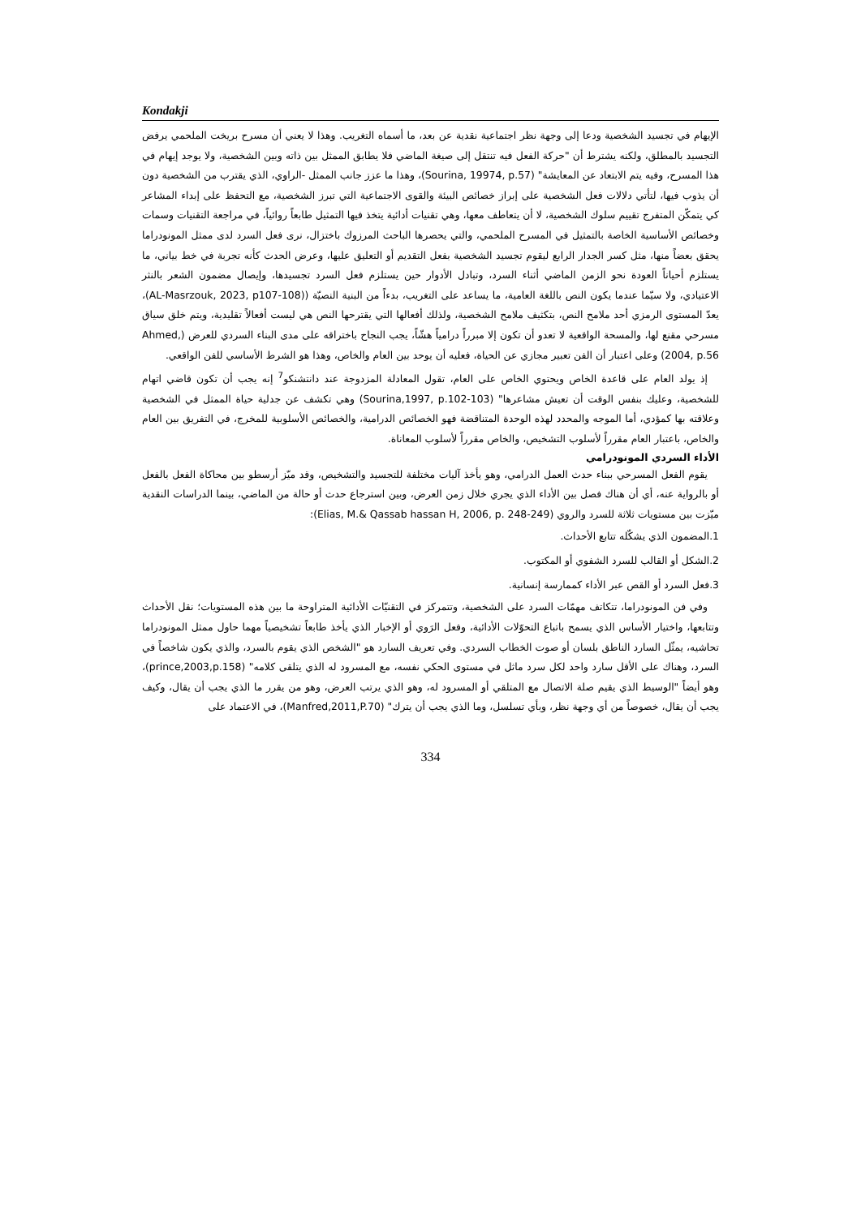Kondakji
الإيهام في تجسيد الشخصية ودعا إلى وجهة نظر اجتماعية نقدية عن بعد، ما أسماه التغريب. وهذا لا يعني أن مسرح بريخت الملحمي يرفض التجسيد بالمطلق، ولكنه يشترط أن "حركة الفعل فيه تنتقل إلى صيغة الماضي فلا يطابق الممثل بين ذاته وبين الشخصية، ولا يوجد إيهام في هذا المسرح، وفيه يتم الابتعاد عن المعايشة" (Sourina, 19974, p.57)، وهذا ما عزز جانب الممثل -الراوي، الذي يقترب من الشخصية دون أن يذوب فيها، لتأتي دلالات فعل الشخصية على إبراز خصائص البيئة والقوى الاجتماعية التي تبرز الشخصية، مع التحفظ على إبداء المشاعر كي يتمكّن المتفرج تقييم سلوك الشخصية، لا أن يتعاطف معها، وهي تقنيات أدائية يتخذ فيها التمثيل طابعاً روائياً، في مراجعة التقنيات وسمات وخصائص الأساسية الخاصة بالتمثيل في المسرح الملحمي، والتي يحصرها الباحث المرزوك باختزال، نرى فعل السرد لدى ممثل المونودراما يحقق بعضاً منها، مثل كسر الجدار الرابع ليقوم تجسيد الشخصية بفعل التقديم أو التعليق عليها، وعرض الحدث كأنه تجربة في خط بياني، ما يستلزم أحياناً العودة نحو الزمن الماضي أثناء السرد، وتبادل الأدوار حين يستلزم فعل السرد تجسيدها، وإيصال مضمون الشعر بالنثر الاعتيادي، ولا سيّما عندما يكون النص باللغة العامية، ما يساعد على التغريب، بدءاً من البنية النصيّة ((AL-Masrzouk, 2023, p107-108)، يعدّ المستوى الرمزي أحد ملامح النص، بتكثيف ملامح الشخصية، ولذلك أفعالها التي يقترحها النص هي ليست أفعالاً تقليدية، ويتم خلق سياق مسرحي مقنع لها، والمسحة الواقعية لا تعدو أن تكون إلا مبرراً درامياً هشّاً، يجب النجاح باختراقه على مدى البناء السردي للعرض (Ahmed, 2004, p.56) وعلى اعتبار أن الفن تعبير مجازي عن الحياة، فعليه أن يوحد بين العام والخاص، وهذا هو الشرط الأساسي للفن الواقعي.
إذ يولد العام على قاعدة الخاص ويحتوي الخاص على العام، تقول المعادلة المزدوجة عند دانتشنكو<sup>7</sup> إنه يجب أن تكون قاضي اتهام للشخصية، وعليك بنفس الوقت أن تعيش مشاعرها" (Sourina,1997, p.102-103) وهي تكشف عن جدلية حياة الممثل في الشخصية وعلاقته بها كمؤدي، أما الموجه والمحدد لهذه الوحدة المتناقضة فهو الخصائص الدرامية، والخصائص الأسلوبية للمخرج، في التفريق بين العام والخاص، باعتبار العام مقرراً لأسلوب التشخيص، والخاص مقرراً لأسلوب المعاناة.
الأداء السردي المونودرامي
يقوم الفعل المسرحي ببناء حدث العمل الدرامي، وهو يأخذ آليات مختلفة للتجسيد والتشخيص، وقد ميّز أرسطو بين محاكاة الفعل بالفعل أو بالرواية عنه، أي أن هناك فصل بين الأداء الذي يجري خلال زمن العرض، وبين استرجاع حدث أو حالة من الماضي، بينما الدراسات النقدية ميّزت بين مستويات ثلاثة للسرد والروي (Elias, M.& Qassab hassan H, 2006, p. 248-249):
1.المضمون الذي يشكّله تتابع الأحداث.
2.الشكل أو القالب للسرد الشفوي أو المكتوب.
3.فعل السرد أو القص عبر الأداء كممارسة إنسانية.
وفي فن المونودراما، تتكاتف مهمّات السرد على الشخصية، وتتمركز في التقنيّات الأدائية المتراوحة ما بين هذه المستويات؛ نقل الأحداث وتتابعها، واختيار الأساس الذي يسمح باتباع التحوّلات الأدائية، وفعل الرَوي أو الإخبار الذي يأخذ طابعاً تشخيصياً مهما حاول ممثل المونودراما تحاشيه، يمثّل السارد الناطق بلسان أو صوت الخطاب السردي. وفي تعريف السارد هو "الشخص الذي يقوم بالسرد، والذي يكون شاخصاً في السرد، وهناك على الأقل سارد واحد لكل سرد ماثل في مستوى الحكي نفسه، مع المسرود له الذي يتلقى كلامه" (prince,2003,p.158)، وهو أيضاً "الوسيط الذي يقيم صلة الاتصال مع المتلقي أو المسرود له، وهو الذي يرتب العرض، وهو من يقرر ما الذي يجب أن يقال، وكيف يجب أن يقال، خصوصاً من أي وجهة نظر، وبأي تسلسل، وما الذي يجب أن يترك" (Manfred,2011,P.70)، في الاعتماد على
334